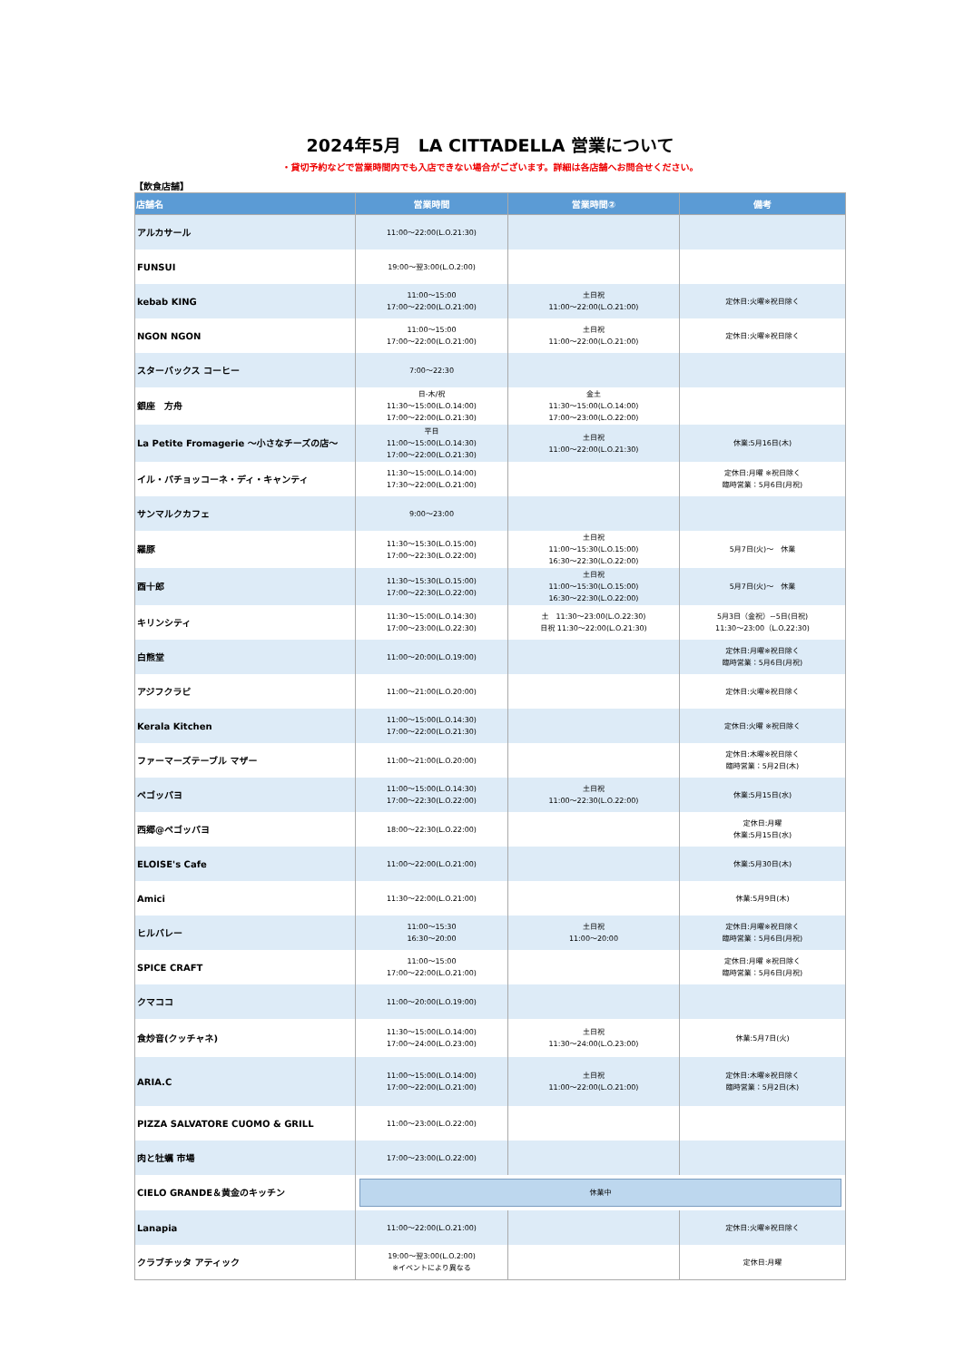2024年5月　LA CITTADELLA 営業について
・貸切予約などで営業時間内でも入店できない場合がございます。詳細は各店舗へお問合せください。
【飲食店舗】
| 店舗名 | 営業時間 | 営業時間② | 備考 |
| --- | --- | --- | --- |
| アルカサール | 11:00～22:00(L.O.21:30) | | |
| FUNSUI | 19:00～翌3:00(L.O.2:00) | | |
| kebab KING | 11:00～15:00 17:00～22:00(L.O.21:00) | 土日祝 11:00～22:00(L.O.21:00) | 定休日:火曜※祝日除く |
| NGON NGON | 11:00～15:00 17:00～22:00(L.O.21:00) | 土日祝 11:00～22:00(L.O.21:00) | 定休日:火曜※祝日除く |
| スターバックス コーヒー | 7:00～22:30 | | |
| 銀座 方舟 | 日-木/祝 11:30～15:00(L.O.14:00) 17:00～22:00(L.O.21:30) | 金土 11:30～15:00(L.O.14:00) 17:00～23:00(L.O.22:00) | |
| La Petite Fromagerie ～小さなチーズの店～ | 平日 11:00～15:00(L.O.14:30) 17:00～22:00(L.O.21:30) | 土日祝 11:00～22:00(L.O.21:30) | 休業:5月16日(木) |
| イル・パチョッコーネ・ディ・キャンティ | 11:30～15:00(L.O.14:00) 17:30～22:00(L.O.21:00) | | 定休日:月曜 ※祝日除く 臨時営業：5月6日(月祝) |
| サンマルクカフェ | 9:00～23:00 | | |
| 羅豚 | 11:30～15:30(L.O.15:00) 17:00～22:30(L.O.22:00) | 土日祝 11:00～15:30(L.O.15:00) 16:30～22:30(L.O.22:00) | 5月7日(火)～ 休業 |
| 酉十郎 | 11:30～15:30(L.O.15:00) 17:00～22:30(L.O.22:00) | 土日祝 11:00～15:30(L.O.15:00) 16:30～22:30(L.O.22:00) | 5月7日(火)～ 休業 |
| キリンシティ | 11:30～15:00(L.O.14:30) 17:00～23:00(L.O.22:30) | 土 11:30～23:00(L.O.22:30) 日祝 11:30～22:00(L.O.21:30) | 5月3日（金祝）~5日(日祝) 11:30～23:00（L.O.22:30) |
| 白熊堂 | 11:00～20:00(L.O.19:00) | | 定休日:月曜※祝日除く 臨時営業：5月6日(月祝) |
| アジフクラビ | 11:00～21:00(L.O.20:00) | | 定休日:火曜※祝日除く |
| Kerala Kitchen | 11:00～15:00(L.O.14:30) 17:00～22:00(L.O.21:30) | | 定休日:火曜 ※祝日除く |
| ファーマーズテーブル マザー | 11:00～21:00(L.O.20:00) | | 定休日:木曜※祝日除く 臨時営業：5月2日(木) |
| ペゴッパヨ | 11:00～15:00(L.O.14:30) 17:00～22:30(L.O.22:00) | 土日祝 11:00～22:30(L.O.22:00) | 休業:5月15日(水) |
| 西郷@ペゴッパヨ | 18:00～22:30(L.O.22:00) | | 定休日:月曜 休業:5月15日(水) |
| ELOISE's Cafe | 11:00～22:00(L.O.21:00) | | 休業:5月30日(木) |
| Amici | 11:30～22:00(L.O.21:00) | | 休業:5月9日(木) |
| ヒルバレー | 11:00～15:30 16:30～20:00 | 土日祝 11:00～20:00 | 定休日:月曜※祝日除く 臨時営業：5月6日(月祝) |
| SPICE CRAFT | 11:00～15:00 17:00～22:00(L.O.21:00) | | 定休日:月曜 ※祝日除く 臨時営業：5月6日(月祝) |
| クマココ | 11:00～20:00(L.O.19:00) | | |
| 食炒音(クッチャネ) | 11:30～15:00(L.O.14:00) 17:00～24:00(L.O.23:00) | 土日祝 11:30～24:00(L.O.23:00) | 休業:5月7日(火) |
| ARIA.C | 11:00～15:00(L.O.14:00) 17:00～22:00(L.O.21:00) | 土日祝 11:00～22:00(L.O.21:00) | 定休日:木曜※祝日除く 臨時営業：5月2日(木) |
| PIZZA SALVATORE CUOMO & GRILL | 11:00～23:00(L.O.22:00) | | |
| 肉と牡蠣 市場 | 17:00～23:00(L.O.22:00) | | |
| CIELO GRANDE＆黄金のキッチン | 休業中 | | |
| Lanapia | 11:00～22:00(L.O.21:00) | | 定休日:火曜※祝日除く |
| クラブチッタ アティック | 19:00～翌3:00(L.O.2:00) ※イベントにより異なる | | 定休日:月曜 |